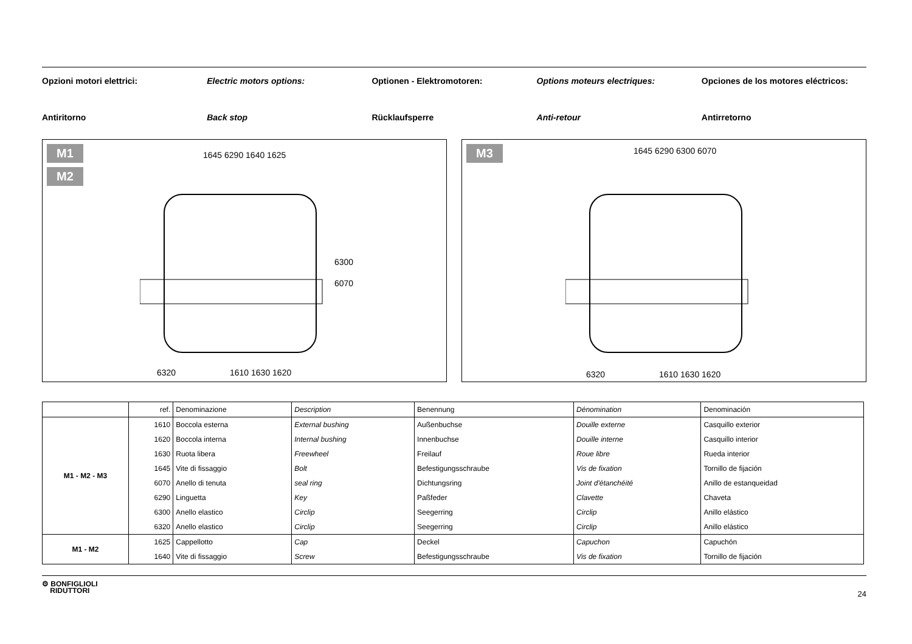Opzioni motori elettrici: Electric motors options: Optionen - Elektromotoren: Options moteurs electriques: Opciones de los motores eléctricos:
Antiritorno Back stop Rücklaufsperre Anti-retour Antirretorno
M1
M2
1645 6290 1640 1625
6300
6070
6320 1610 1630 1620
M3
1645 6290 6300 6070
6320 1610 1630 1620
| | ref. | Denominazione | Description | Benennung | Dénomination | Denominación |
| M1 - M2 - M3 | 1610 | Boccola esterna | External bushing | Außenbuchse | Douille externe | Casquillo exterior |
| | 1620 | Boccola interna | Internal bushing | Innenbuchse | Douille interne | Casquillo interior |
| | 1630 | Ruota libera | Freewheel | Freilauf | Roue libre | Rueda interior |
| | 1645 | Vite di fissaggio | Bolt | Befestigungsschraube | Vis de fixation | Tornillo de fijación |
| | 6070 | Anello di tenuta | seal ring | Dichtungsring | Joint d'étanchéité | Anillo de estanqueidad |
| | 6290 | Linguetta | Key | Paßfeder | Clavette | Chaveta |
| | 6300 | Anello elastico | Circlip | Seegerring | Circlip | Anillo elástico |
| | 6320 | Anello elastico | Circlip | Seegerring | Circlip | Anillo elástico |
| M1 - M2 | 1625 | Cappellotto | Cap | Deckel | Capuchon | Capuchón |
| | 1640 | Vite di fissaggio | Screw | Befestigungsschraube | Vis de fixation | Tornillo de fijación |
⚙ BONFIGLIOLI
RIDUTTORI
24